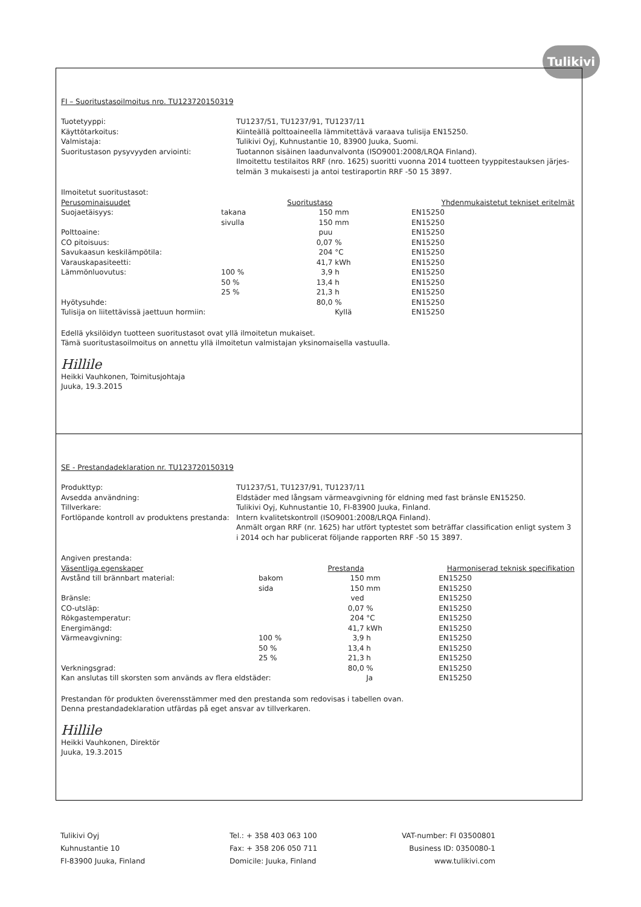Tulikivi
FI – Suoritustasoilmoitus nro. TU123720150319
Tuotetyyppi:
TU1237/51, TU1237/91, TU1237/11
Käyttötarkoitus:
Kiinteällä polttoaineella lämmitettävä varaava tulisija EN15250.
Valmistaja:
Tulikivi Oyj, Kuhnustantie 10, 83900 Juuka, Suomi.
Suoritustason pysyvyyden arviointi:
Tuotannon sisäinen laadunvalvonta (ISO9001:2008/LRQA Finland).
Ilmoitettu testilaitos RRF (nro. 1625) suoritti vuonna 2014 tuotteen tyyppitestauksen järjes-telmän 3 mukaisesti ja antoi testiraportin RRF -50 15 3897.
Ilmoitetut suoritustasot:
| Perusominaisuudet | | Suoritustaso | | Yhdenmukaistetut tekniset eritelmät |
| --- | --- | --- | --- | --- |
| Suojaetäisyys: | takana | 150 | mm | EN15250 |
| | sivulla | 150 | mm | EN15250 |
| Polttoaine: | | puu | | EN15250 |
| CO pitoisuus: | | 0,07 | % | EN15250 |
| Savukaasun keskilämpötila: | | 204 | °C | EN15250 |
| Varauskapasiteetti: | | 41,7 | kWh | EN15250 |
| Lämmönluovutus: | 100 % | 3,9 | h | EN15250 |
| | 50 % | 13,4 | h | EN15250 |
| | 25 % | 21,3 | h | EN15250 |
| Hyötysuhde: | | 80,0 | % | EN15250 |
| Tulisija on liitettävissä jaettuun hormiin: | | | Kyllä | EN15250 |
Edellä yksilöidyn tuotteen suoritustasot ovat yllä ilmoitetun mukaiset.
Tämä suoritustasoilmoitus on annettu yllä ilmoitetun valmistajan yksinomaisella vastuulla.
Hillile
Heikki Vauhkonen, Toimitusjohtaja
Juuka, 19.3.2015
SE - Prestandadeklaration nr. TU123720150319
Produkttyp:
TU1237/51, TU1237/91, TU1237/11
Avsedda användning:
Eldstäder med långsam värmeavgivning för eldning med fast bränsle EN15250.
Tillverkare:
Tulikivi Oyj, Kuhnustantie 10, FI-83900 Juuka, Finland.
Fortlöpande kontroll av produktens prestanda:
Intern kvalitetskontroll (ISO9001:2008/LRQA Finland).
Anmält organ RRF (nr. 1625) har utfört typtestet som beträffar classification enligt system 3 i 2014 och har publicerat följande rapporten RRF -50 15 3897.
Angiven prestanda:
| Väsentliga egenskaper | | Prestanda | | Harmoniserad teknisk specifikation |
| --- | --- | --- | --- | --- |
| Avstånd till brännbart material: | bakom | 150 | mm | EN15250 |
| | sida | 150 | mm | EN15250 |
| Bränsle: | | ved | | EN15250 |
| CO-utsläp: | | 0,07 | % | EN15250 |
| Rökgastemperatur: | | 204 | °C | EN15250 |
| Energimängd: | | 41,7 | kWh | EN15250 |
| Värmeavgivning: | 100 % | 3,9 | h | EN15250 |
| | 50 % | 13,4 | h | EN15250 |
| | 25 % | 21,3 | h | EN15250 |
| Verkningsgrad: | | 80,0 | % | EN15250 |
| Kan anslutas till skorsten som används av flera eldstäder: | | | Ja | EN15250 |
Prestandan för produkten överensstämmer med den prestanda som redovisas i tabellen ovan.
Denna prestandadeklaration utfärdas på eget ansvar av tillverkaren.
Hillile
Heikki Vauhkonen, Direktör
Juuka, 19.3.2015
Tulikivi Oyj
Kuhnustantie 10
FI-83900 Juuka, Finland
Tel.: + 358 403 063 100
Fax: + 358 206 050 711
Domicile: Juuka, Finland
VAT-number: FI 03500801
Business ID: 0350080-1
www.tulikivi.com